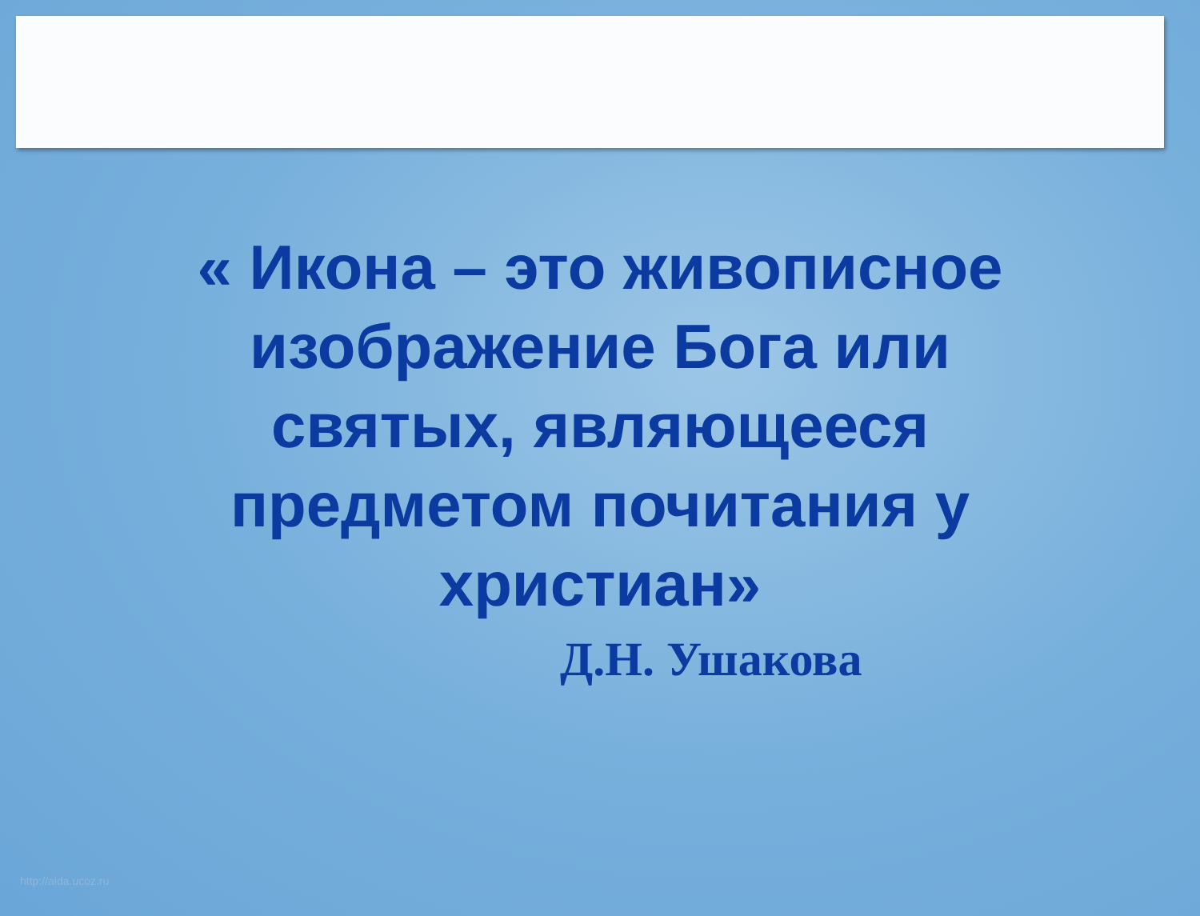« Икона – это живописное изображение Бога или святых, являющееся предметом почитания у христиан»
Д.Н. Ушакова
http://aida.ucoz.ru